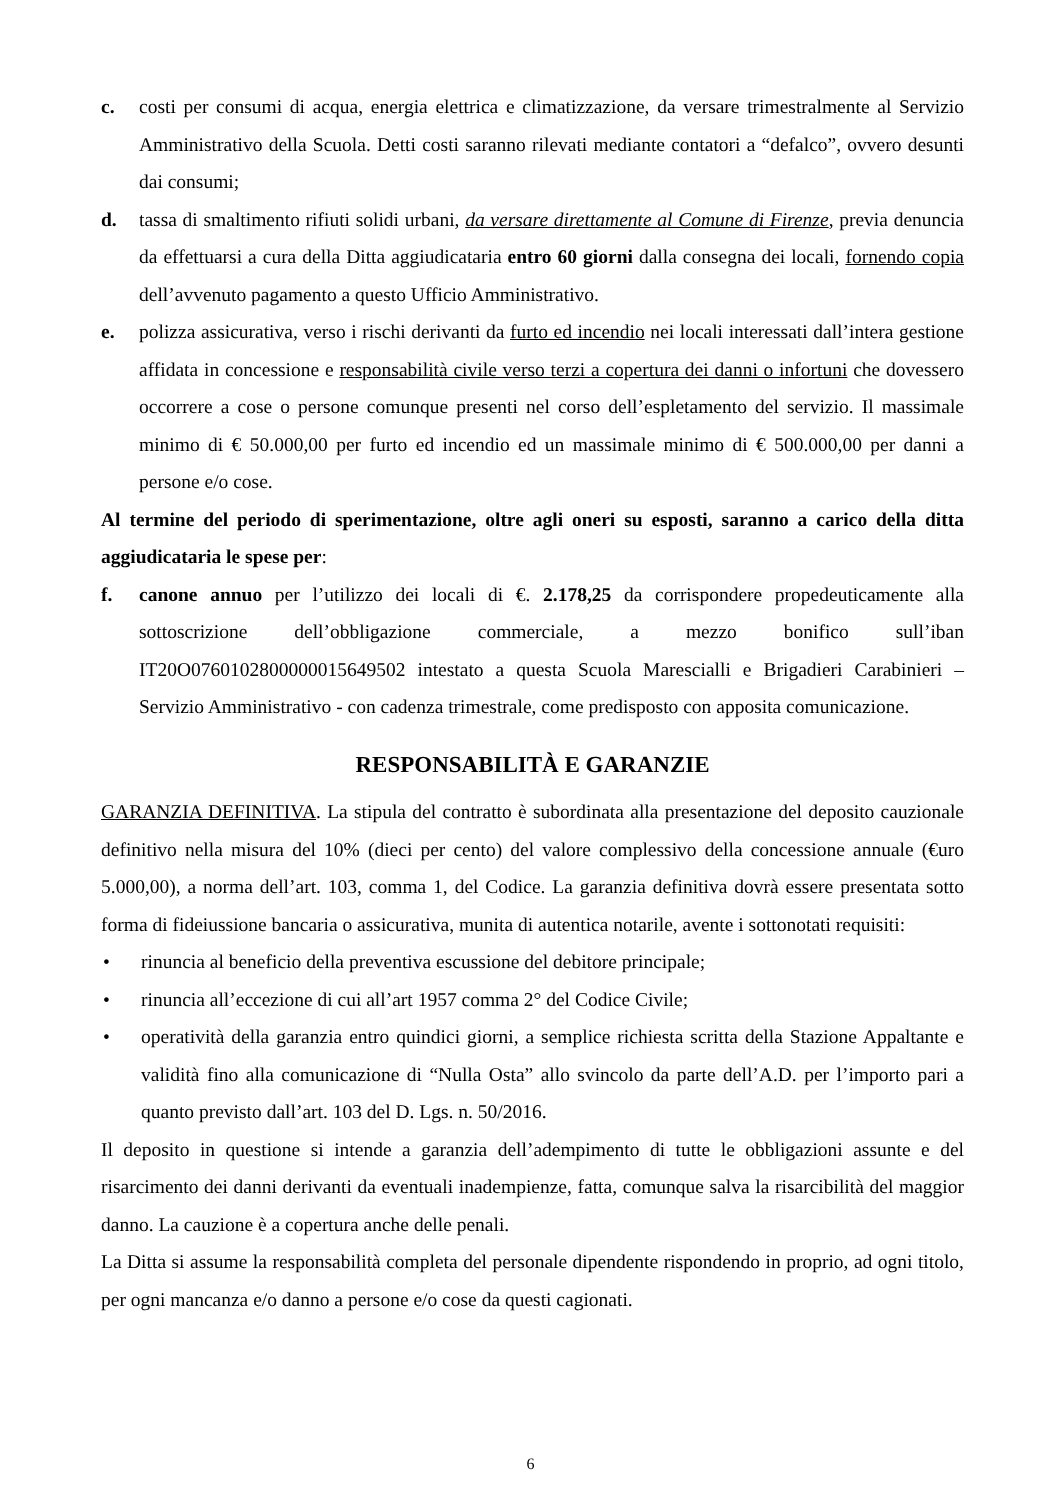c. costi per consumi di acqua, energia elettrica e climatizzazione, da versare trimestralmente al Servizio Amministrativo della Scuola. Detti costi saranno rilevati mediante contatori a “defalco”, ovvero desunti dai consumi;
d. tassa di smaltimento rifiuti solidi urbani, da versare direttamente al Comune di Firenze, previa denuncia da effettuarsi a cura della Ditta aggiudicataria entro 60 giorni dalla consegna dei locali, fornendo copia dell’avvenuto pagamento a questo Ufficio Amministrativo.
e. polizza assicurativa, verso i rischi derivanti da furto ed incendio nei locali interessati dall’intera gestione affidata in concessione e responsabilità civile verso terzi a copertura dei danni o infortuni che dovessero occorrere a cose o persone comunque presenti nel corso dell’espletamento del servizio. Il massimale minimo di € 50.000,00 per furto ed incendio ed un massimale minimo di € 500.000,00 per danni a persone e/o cose.
Al termine del periodo di sperimentazione, oltre agli oneri su esposti, saranno a carico della ditta aggiudicataria le spese per:
f. canone annuo per l’utilizzo dei locali di €. 2.178,25 da corrispondere propedeuticamente alla sottoscrizione dell’obbligazione commerciale, a mezzo bonifico sull’iban IT20O0760102800000015649502 intestato a questa Scuola Marescialli e Brigadieri Carabinieri – Servizio Amministrativo - con cadenza trimestrale, come predisposto con apposita comunicazione.
RESPONSABILITÀ E GARANZIE
GARANZIA DEFINITIVA. La stipula del contratto è subordinata alla presentazione del deposito cauzionale definitivo nella misura del 10% (dieci per cento) del valore complessivo della concessione annuale (€uro 5.000,00), a norma dell’art. 103, comma 1, del Codice. La garanzia definitiva dovrà essere presentata sotto forma di fideiussione bancaria o assicurativa, munita di autentica notarile, avente i sottonotati requisiti:
• rinuncia al beneficio della preventiva escussione del debitore principale;
• rinuncia all’eccezione di cui all’art 1957 comma 2° del Codice Civile;
• operatività della garanzia entro quindici giorni, a semplice richiesta scritta della Stazione Appaltante e validità fino alla comunicazione di “Nulla Osta” allo svincolo da parte dell’A.D. per l’importo pari a quanto previsto dall’art. 103 del D. Lgs. n. 50/2016.
Il deposito in questione si intende a garanzia dell’adempimento di tutte le obbligazioni assunte e del risarcimento dei danni derivanti da eventuali inadempienze, fatta, comunque salva la risarcibilità del maggior danno. La cauzione è a copertura anche delle penali.
La Ditta si assume la responsabilità completa del personale dipendente rispondendo in proprio, ad ogni titolo, per ogni mancanza e/o danno a persone e/o cose da questi cagionati.
6